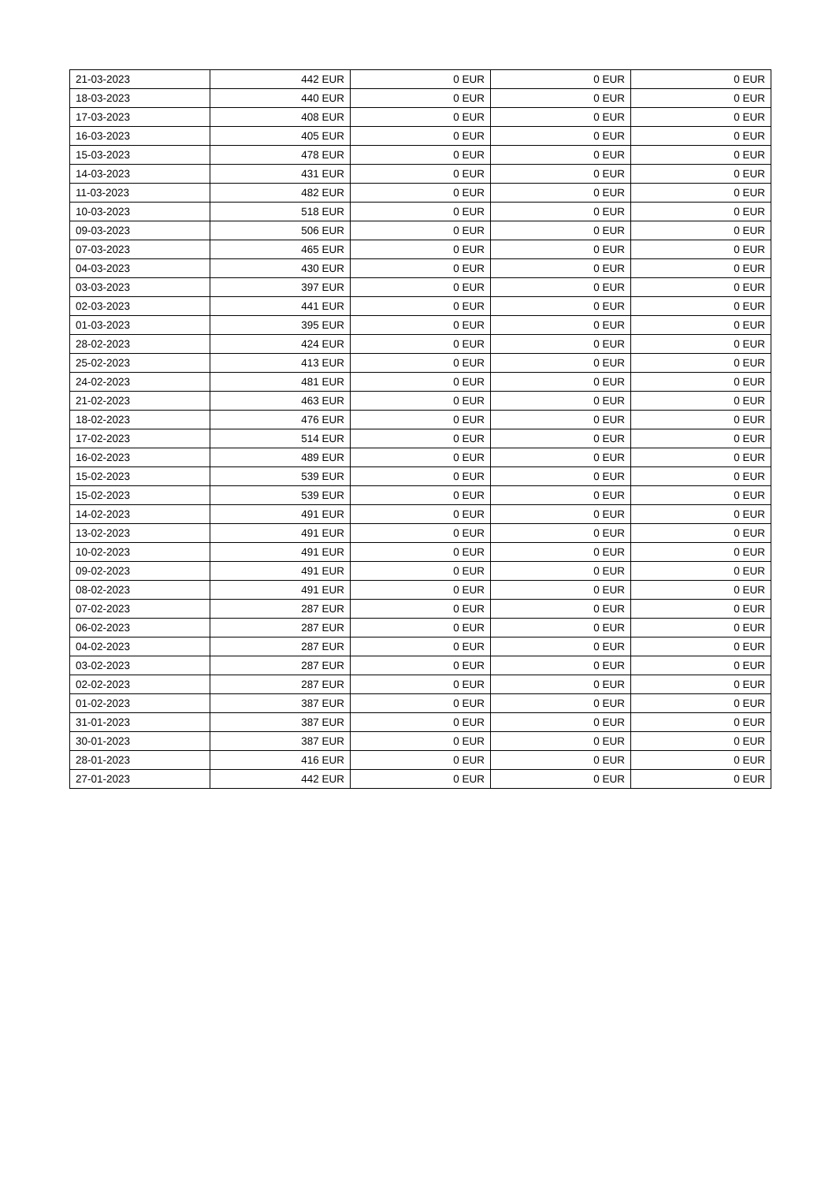| 21-03-2023 | 442 EUR | 0 EUR | 0 EUR | 0 EUR |
| 18-03-2023 | 440 EUR | 0 EUR | 0 EUR | 0 EUR |
| 17-03-2023 | 408 EUR | 0 EUR | 0 EUR | 0 EUR |
| 16-03-2023 | 405 EUR | 0 EUR | 0 EUR | 0 EUR |
| 15-03-2023 | 478 EUR | 0 EUR | 0 EUR | 0 EUR |
| 14-03-2023 | 431 EUR | 0 EUR | 0 EUR | 0 EUR |
| 11-03-2023 | 482 EUR | 0 EUR | 0 EUR | 0 EUR |
| 10-03-2023 | 518 EUR | 0 EUR | 0 EUR | 0 EUR |
| 09-03-2023 | 506 EUR | 0 EUR | 0 EUR | 0 EUR |
| 07-03-2023 | 465 EUR | 0 EUR | 0 EUR | 0 EUR |
| 04-03-2023 | 430 EUR | 0 EUR | 0 EUR | 0 EUR |
| 03-03-2023 | 397 EUR | 0 EUR | 0 EUR | 0 EUR |
| 02-03-2023 | 441 EUR | 0 EUR | 0 EUR | 0 EUR |
| 01-03-2023 | 395 EUR | 0 EUR | 0 EUR | 0 EUR |
| 28-02-2023 | 424 EUR | 0 EUR | 0 EUR | 0 EUR |
| 25-02-2023 | 413 EUR | 0 EUR | 0 EUR | 0 EUR |
| 24-02-2023 | 481 EUR | 0 EUR | 0 EUR | 0 EUR |
| 21-02-2023 | 463 EUR | 0 EUR | 0 EUR | 0 EUR |
| 18-02-2023 | 476 EUR | 0 EUR | 0 EUR | 0 EUR |
| 17-02-2023 | 514 EUR | 0 EUR | 0 EUR | 0 EUR |
| 16-02-2023 | 489 EUR | 0 EUR | 0 EUR | 0 EUR |
| 15-02-2023 | 539 EUR | 0 EUR | 0 EUR | 0 EUR |
| 15-02-2023 | 539 EUR | 0 EUR | 0 EUR | 0 EUR |
| 14-02-2023 | 491 EUR | 0 EUR | 0 EUR | 0 EUR |
| 13-02-2023 | 491 EUR | 0 EUR | 0 EUR | 0 EUR |
| 10-02-2023 | 491 EUR | 0 EUR | 0 EUR | 0 EUR |
| 09-02-2023 | 491 EUR | 0 EUR | 0 EUR | 0 EUR |
| 08-02-2023 | 491 EUR | 0 EUR | 0 EUR | 0 EUR |
| 07-02-2023 | 287 EUR | 0 EUR | 0 EUR | 0 EUR |
| 06-02-2023 | 287 EUR | 0 EUR | 0 EUR | 0 EUR |
| 04-02-2023 | 287 EUR | 0 EUR | 0 EUR | 0 EUR |
| 03-02-2023 | 287 EUR | 0 EUR | 0 EUR | 0 EUR |
| 02-02-2023 | 287 EUR | 0 EUR | 0 EUR | 0 EUR |
| 01-02-2023 | 387 EUR | 0 EUR | 0 EUR | 0 EUR |
| 31-01-2023 | 387 EUR | 0 EUR | 0 EUR | 0 EUR |
| 30-01-2023 | 387 EUR | 0 EUR | 0 EUR | 0 EUR |
| 28-01-2023 | 416 EUR | 0 EUR | 0 EUR | 0 EUR |
| 27-01-2023 | 442 EUR | 0 EUR | 0 EUR | 0 EUR |